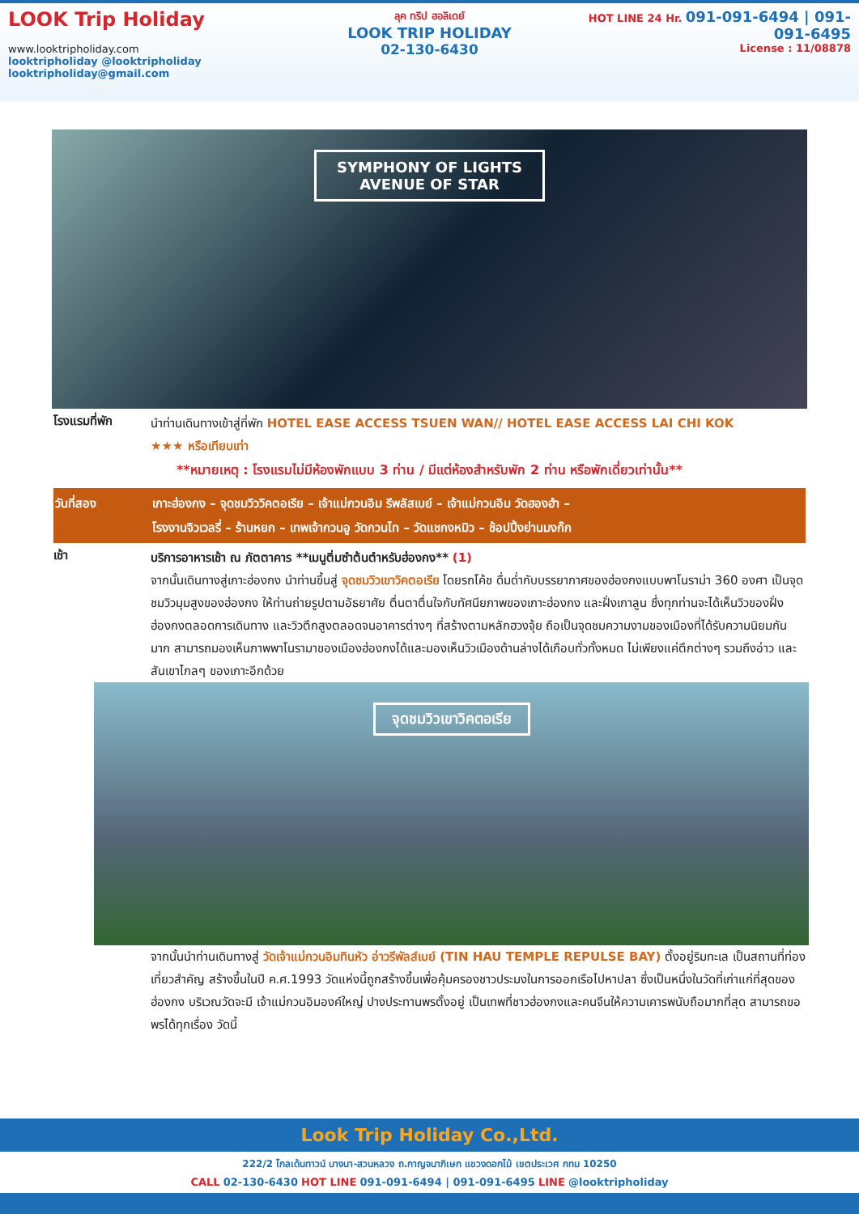LOOK Trip Holiday
www.looktripholiday.com
looktripholiday @looktripholiday looktripholiday@gmail.com
ลุค ทริป ฮอลิเดย์
LOOK TRIP HOLIDAY
02-130-6430
HOT LINE 24 Hr. 091-091-6494 | 091-091-6495
License : 11/08878
SYMPHONY OF LIGHTS
AVENUE OF STAR
โรงแรมที่พัก
นำท่านเดินทางเข้าสู่ที่พัก HOTEL EASE ACCESS TSUEN WAN// HOTEL EASE ACCESS LAI CHI KOK
★★★ หรือเทียบเท่า
**หมายเหตุ : โรงแรมไม่มีห้องพักแบบ 3 ท่าน / มีแต่ห้องสำหรับพัก 2 ท่าน หรือพักเดี่ยวเท่านั้น**
วันที่สอง เกาะฮ่องกง – จุดชมวิววิคตอเรีย – เจ้าแม่กวนอิม รีพลัสเบย์ – เจ้าแม่กวนอิม วัดฮองฮำ –
โรงงานจิวเวลรี่ – ร้านหยก – เทพเจ้ากวนอู วัดกวนไท – วัดแชกงหมิว – ช้อปปิ้งย่านมงก๊ก
เช้า
บริการอาหารเช้า ณ ภัตตาคาร **เมนูติ่มซำต้นตำหรับฮ่องกง** (1)
จากนั้นเดินทางสู่เกาะฮ่องกง นำท่านขึ้นสู่ จุดชมวิวเขาวิคตอเรีย โดยรถโค้ช ดื่มด่ำกับบรรยากาศของฮ่องกงแบบพาโนราม่า 360 องศา เป็นจุดชมวิวมุมสูงของฮ่องกง ให้ท่านถ่ายรูปตามอัธยาศัย ตื่นตาตื่นใจกับทัศนียภาพของเกาะฮ่องกง และฝั่งเกาลูน ซึ่งทุกท่านจะได้เห็นวิวของฝั่งฮ่องกงตลอดการเดินทาง และวิวตึกสูงตลอดจนอาคารต่างๆ ที่สร้างตามหลักฮวงจุ้ย ถือเป็นจุดชมความงามของเมืองที่ได้รับความนิยมกันมาก สามารถมองเห็นภาพพาโนรามาของเมืองฮ่องกงได้และมองเห็นวิวเมืองด้านล่างได้เกือบทั่วทั้งหมด ไม่เพียงแค่ตึกต่างๆ รวมถึงอ่าว และสันเขาไกลๆ ของเกาะอีกด้วย
จุดชมวิวเขาวิคตอเรีย
จากนั้นนำท่านเดินทางสู่ วัดเจ้าแม่กวนอิมทินหัว อ่าวรีพัลส์เบย์ (TIN HAU TEMPLE REPULSE BAY) ตั้งอยู่ริมทะเล เป็นสถานที่ท่องเที่ยวสำคัญ สร้างขึ้นในปี ค.ศ.1993 วัดแห่งนี้ถูกสร้างขึ้นเพื่อคุ้มครองชาวประมงในการออกเรือไปหาปลา ซึ่งเป็นหนึ่งในวัดที่เก่าแก่ที่สุดของฮ่องกง บริเวณวัดจะมี เจ้าแม่กวนอิมองค์ใหญ่ ปางประทานพรตั้งอยู่ เป็นเทพที่ชาวฮ่องกงและคนจีนให้ความเคารพนับถือมากที่สุด สามารถขอพรได้ทุกเรื่อง วัดนี้
Look Trip Holiday Co.,Ltd.
222/2 โกลเด้นทาวน์ บางนา-สวนหลวง ถ.กาญจนาภิเษก แขวงดอกไม้ เขตประเวศ กทม 10250
CALL 02-130-6430 HOT LINE 091-091-6494 | 091-091-6495 LINE @looktripholiday